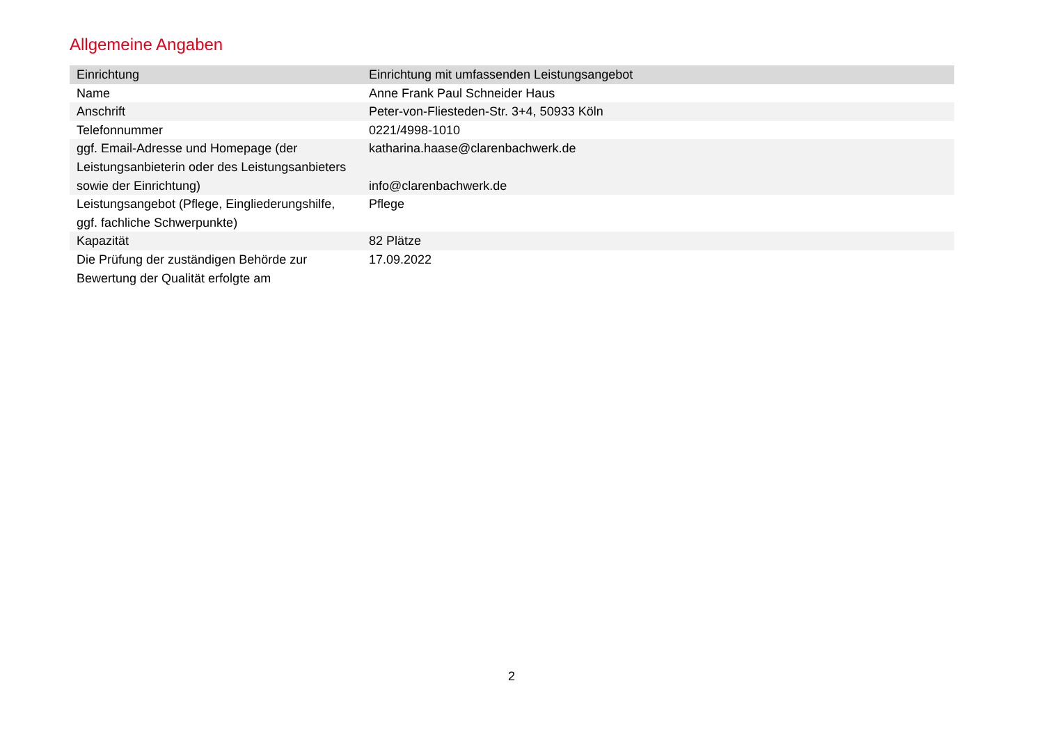Allgemeine Angaben
| Einrichtung | Einrichtung mit umfassenden Leistungsangebot |
| --- | --- |
| Name | Anne Frank Paul Schneider Haus |
| Anschrift | Peter-von-Fliesteden-Str. 3+4, 50933 Köln |
| Telefonnummer | 0221/4998-1010 |
| ggf. Email-Adresse und Homepage (der Leistungsanbieterin oder des Leistungsanbieters sowie der Einrichtung) | katharina.haase@clarenbachwerk.de info@clarenbachwerk.de |
| Leistungsangebot (Pflege, Eingliederungshilfe, ggf. fachliche Schwerpunkte) | Pflege |
| Kapazität | 82 Plätze |
| Die Prüfung der zuständigen Behörde zur Bewertung der Qualität erfolgte am | 17.09.2022 |
2